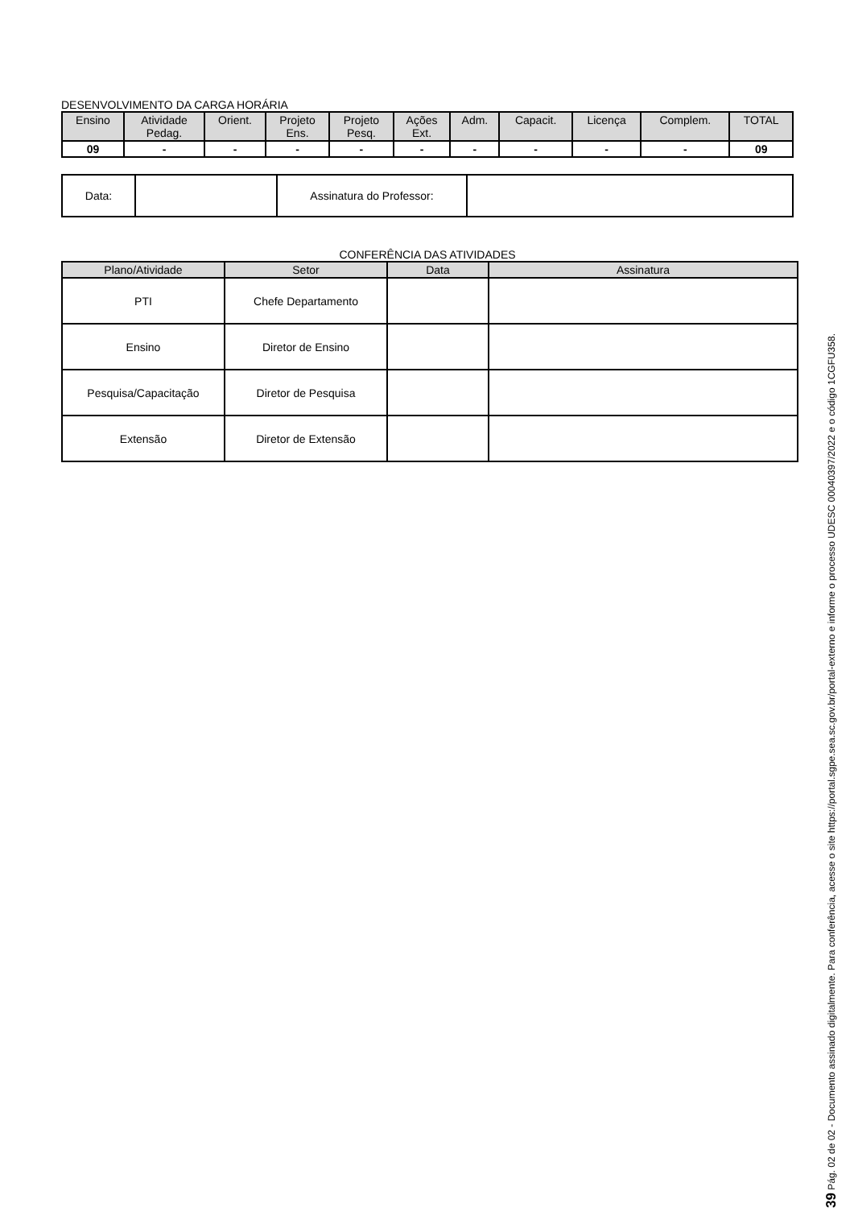DESENVOLVIMENTO DA CARGA HORÁRIA
| Ensino | Atividade Pedag. | Orient. | Projeto Ens. | Projeto Pesq. | Ações Ext. | Adm. | Capacit. | Licença | Complem. | TOTAL |
| --- | --- | --- | --- | --- | --- | --- | --- | --- | --- | --- |
| 09 | - | - | - | - | - | - | - | - | - | 09 |
| Data: | | Assinatura do Professor: | |
CONFERÊNCIA DAS ATIVIDADES
| Plano/Atividade | Setor | Data | Assinatura |
| --- | --- | --- | --- |
| PTI | Chefe Departamento | | |
| Ensino | Diretor de Ensino | | |
| Pesquisa/Capacitação | Diretor de Pesquisa | | |
| Extensão | Diretor de Extensão | | |
39 Pág. 02 de 02 - Documento assinado digitalmente. Para conferência, acesse o site https://portal.sgpe.sea.sc.gov.br/portal-externo e informe o processo UDESC 00040397/2022 e o código 1CGFU358.